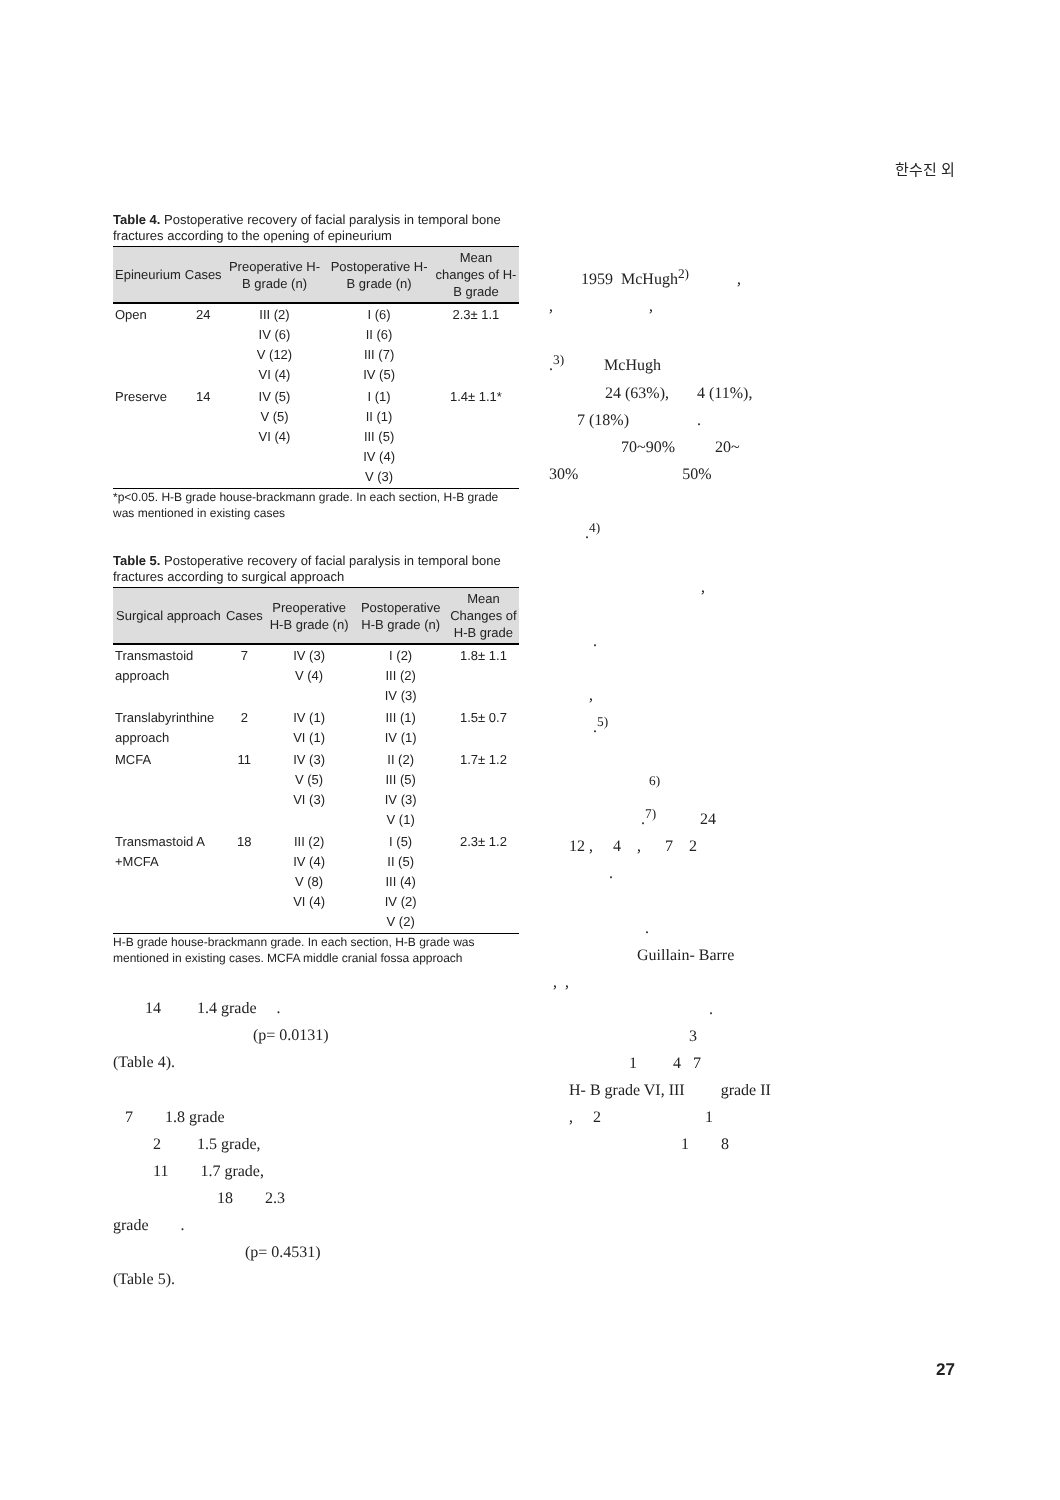한수진 외
Table 4. Postoperative recovery of facial paralysis in temporal bone fractures according to the opening of epineurium
| Epineurium | Cases | Preoperative H-B grade (n) | Postoperative H-B grade (n) | Mean changes of H-B grade |
| --- | --- | --- | --- | --- |
| Open | 24 | III (2) IV (6) V (12) VI (4) | I (6) II (6) III (7) IV (5) | 2.3± 1.1 |
| Preserve | 14 | IV (5) V (5) VI (4) | I (1) II (1) III (5) IV (4) V (3) | 1.4± 1.1* |
*p<0.05. H-B grade house-brackmann grade. In each section, H-B grade was mentioned in existing cases
Table 5. Postoperative recovery of facial paralysis in temporal bone fractures according to surgical approach
| Surgical approach | Cases | Preoperative H-B grade (n) | Postoperative H-B grade (n) | Mean Changes of H-B grade |
| --- | --- | --- | --- | --- |
| Transmastoid approach | 7 | IV (3) V (4) | I (2) III (2) IV (3) | 1.8± 1.1 |
| Translabyrinthine approach | 2 | IV (1) VI (1) | III (1) IV (1) | 1.5± 0.7 |
| MCFA | 11 | IV (3) V (5) VI (3) | II (2) III (5) IV (3) V (1) | 1.7± 1.2 |
| Transmastoid A +MCFA | 18 | III (2) IV (4) V (8) VI (4) | I (5) II (5) III (4) IV (2) V (2) | 2.3± 1.2 |
H-B grade house-brackmann grade. In each section, H-B grade was mentioned in existing cases. MCFA middle cranial fossa approach
14 1.4 grade . (p= 0.0131) (Table 4).
7 1.8 grade 2 1.5 grade, 11 1.7 grade, 18 2.3 grade . (p= 0.4531) (Table 5).
1959 McHugh<sup>2)</sup> , , , .<sup>3)</sup> McHugh 24 (63%), 4 (11%), 7 (18%) . 70~90% 20~ 30% 50% .<sup>4)</sup> , . , .<sup>5)</sup> <sup>6)</sup> .<sup>7)</sup> 24 12 , 4 , 7 2 .
. Guillain- Barre , , . 3 1 4 7 H- B grade VI, III grade II , 2 1 1 8
27